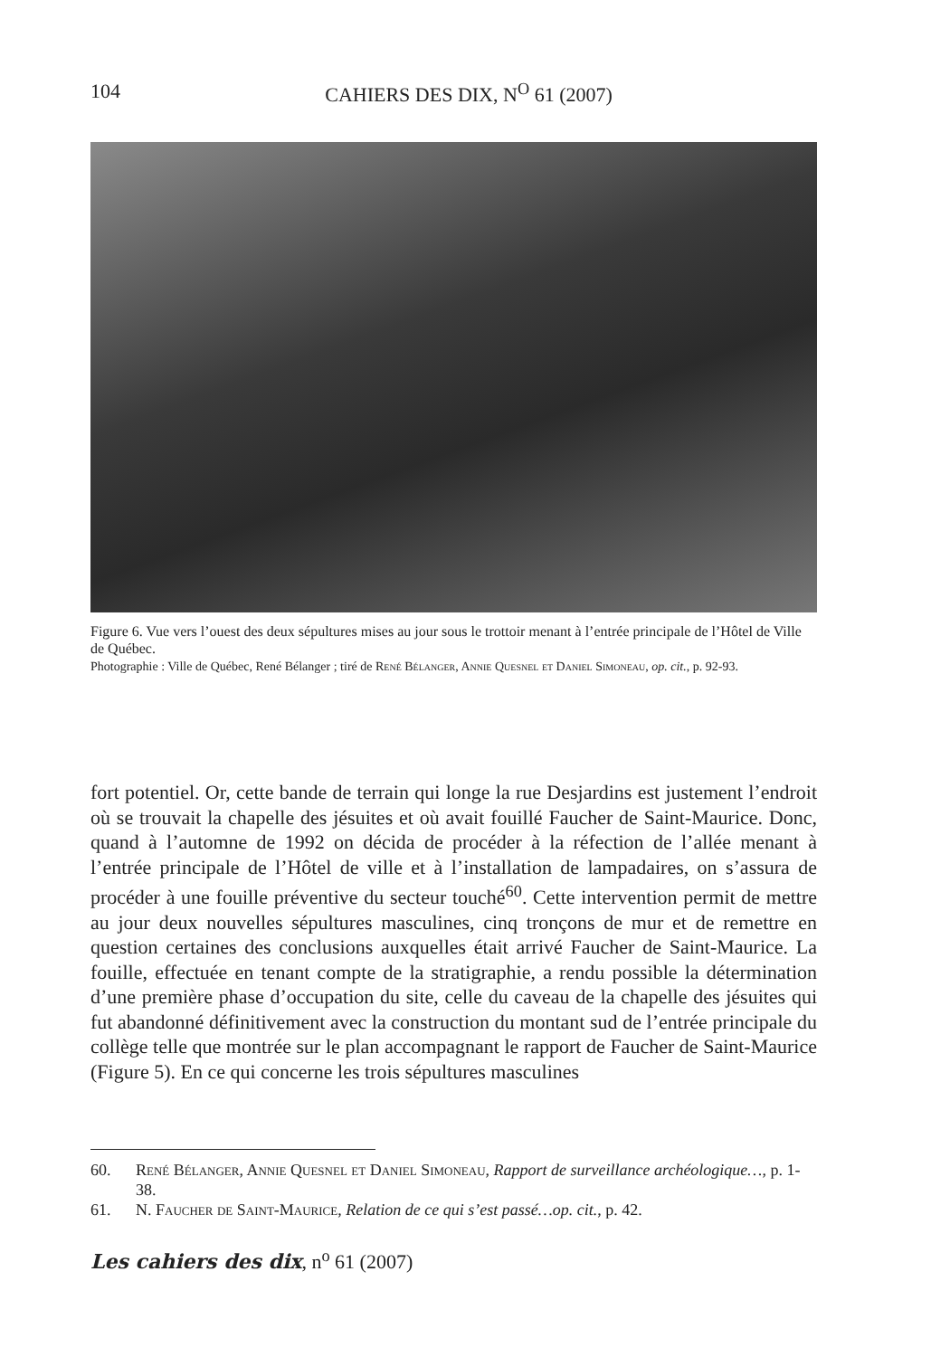104 CAHIERS DES DIX, N<sup>O</sup> 61 (2007)
Figure 6. Vue vers l’ouest des deux sépultures mises au jour sous le trottoir menant à l’entrée principale de l’Hôtel de Ville de Québec.
Photographie : Ville de Québec, René Bélanger ; tiré de René Bélanger, Annie Quesnel et Daniel Simoneau, op. cit., p. 92-93.
fort potentiel. Or, cette bande de terrain qui longe la rue Desjardins est justement l’endroit où se trouvait la chapelle des jésuites et où avait fouillé Faucher de Saint-Maurice. Donc, quand à l’automne de 1992 on décida de procéder à la réfection de l’allée menant à l’entrée principale de l’Hôtel de ville et à l’installation de lampadaires, on s’assura de procéder à une fouille préventive du secteur touché<sup>60</sup>. Cette intervention permit de mettre au jour deux nouvelles sépultures masculines, cinq tronçons de mur et de remettre en question certaines des conclusions auxquelles était arrivé Faucher de Saint-Maurice. La fouille, effectuée en tenant compte de la stratigraphie, a rendu possible la détermination d’une première phase d’occupation du site, celle du caveau de la chapelle des jésuites qui fut abandonné définitivement avec la construction du montant sud de l’entrée principale du collège telle que montrée sur le plan accompagnant le rapport de Faucher de Saint-Maurice (Figure 5). En ce qui concerne les trois sépultures masculines
60. René Bélanger, Annie Quesnel et Daniel Simoneau, Rapport de surveillance archéologique…, p. 1-38.
61. N. Faucher de Saint-Maurice, Relation de ce qui s’est passé…op. cit., p. 42.
Les cahiers des dix, n<sup>o</sup> 61 (2007)